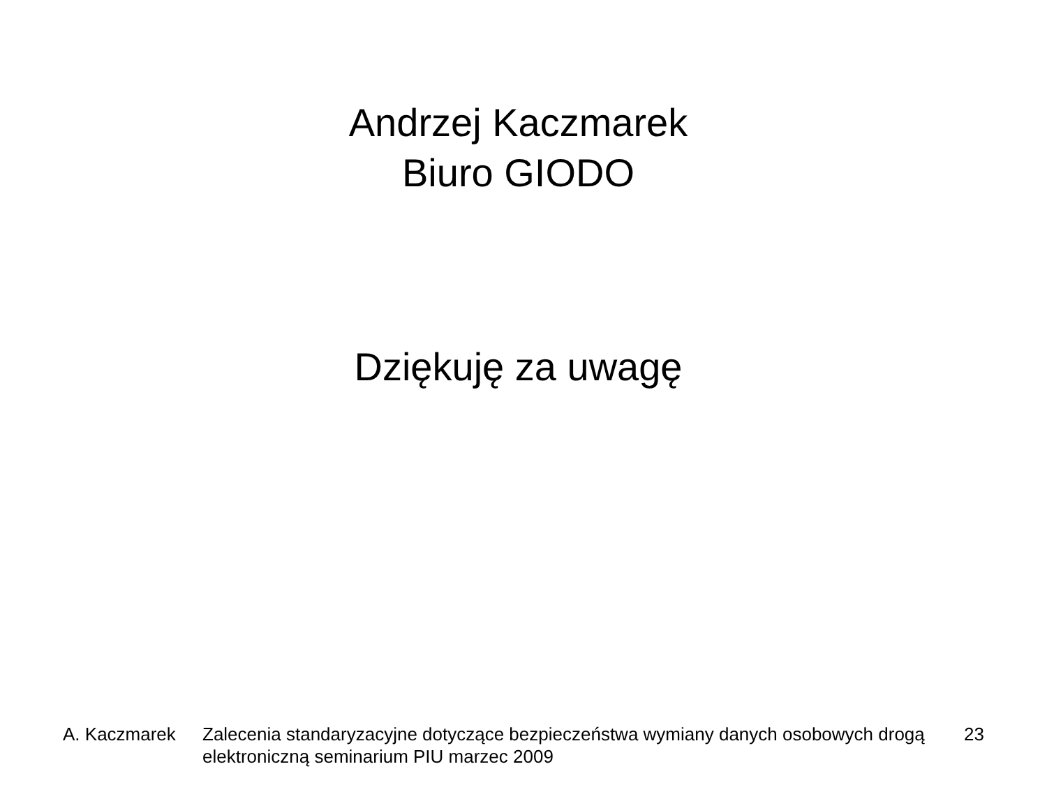Andrzej Kaczmarek
Biuro GIODO
Dziękuję za uwagę
A. Kaczmarek Zalecenia standaryzacyjne dotyczące bezpieczeństwa wymiany danych osobowych drogą elektroniczną seminarium PIU marzec 2009
23